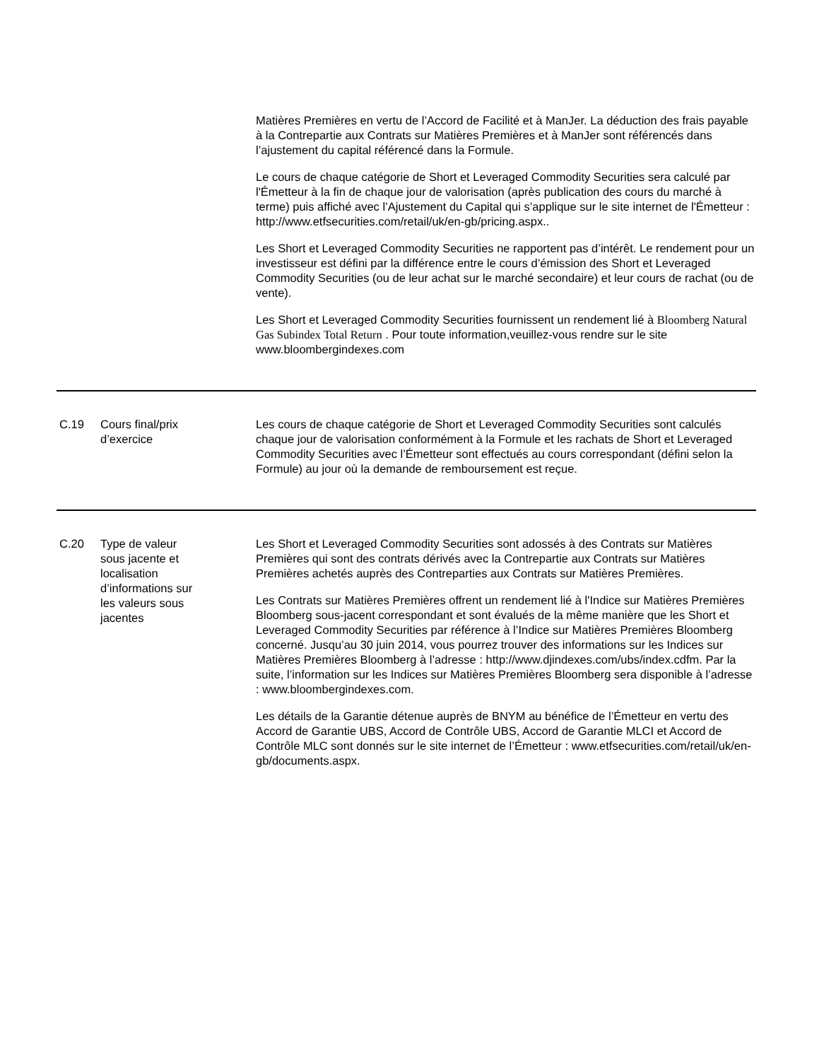| | | Matières Premières en vertu de l’Accord de Facilité et à ManJer. La déduction des frais payable à la Contrepartie aux Contrats sur Matières Premières et à ManJer sont référencés dans l’ajustement du capital référencé dans la Formule. Le cours de chaque catégorie de Short et Leveraged Commodity Securities sera calculé par l'Émetteur à la fin de chaque jour de valorisation (après publication des cours du marché à terme) puis affiché avec l’Ajustement du Capital qui s’applique sur le site internet de l'Émetteur : http://www.etfsecurities.com/retail/uk/en-gb/pricing.aspx.. Les Short et Leveraged Commodity Securities ne rapportent pas d’intérêt. Le rendement pour un investisseur est défini par la différence entre le cours d’émission des Short et Leveraged Commodity Securities (ou de leur achat sur le marché secondaire) et leur cours de rachat (ou de vente). Les Short et Leveraged Commodity Securities fournissent un rendement lié à Bloomberg Natural Gas Subindex Total Return . Pour toute information,veuillez-vous rendre sur le site www.bloombergindexes.com |
| C.19 | Cours final/prix d’exercice | Les cours de chaque catégorie de Short et Leveraged Commodity Securities sont calculés chaque jour de valorisation conformément à la Formule et les rachats de Short et Leveraged Commodity Securities avec l’Émetteur sont effectués au cours correspondant (défini selon la Formule) au jour où la demande de remboursement est reçue. |
| C.20 | Type de valeur sous jacente et localisation d’informations sur les valeurs sous jacentes | Les Short et Leveraged Commodity Securities sont adossés à des Contrats sur Matières Premières qui sont des contrats dérivés avec la Contrepartie aux Contrats sur Matières Premières achetés auprès des Contreparties aux Contrats sur Matières Premières. Les Contrats sur Matières Premières offrent un rendement lié à l'Indice sur Matières Premières Bloomberg sous-jacent correspondant et sont évalués de la même manière que les Short et Leveraged Commodity Securities par référence à l’Indice sur Matières Premières Bloomberg concerné. Jusqu’au 30 juin 2014, vous pourrez trouver des informations sur les Indices sur Matières Premières Bloomberg à l’adresse : http://www.djindexes.com/ubs/index.cdfm. Par la suite, l’information sur les Indices sur Matières Premières Bloomberg sera disponible à l’adresse : www.bloombergindexes.com. Les détails de la Garantie détenue auprès de BNYM au bénéfice de l’Émetteur en vertu des Accord de Garantie UBS, Accord de Contrôle UBS, Accord de Garantie MLCI et Accord de Contrôle MLC sont donnés sur le site internet de l’Émetteur : www.etfsecurities.com/retail/uk/en-gb/documents.aspx. |